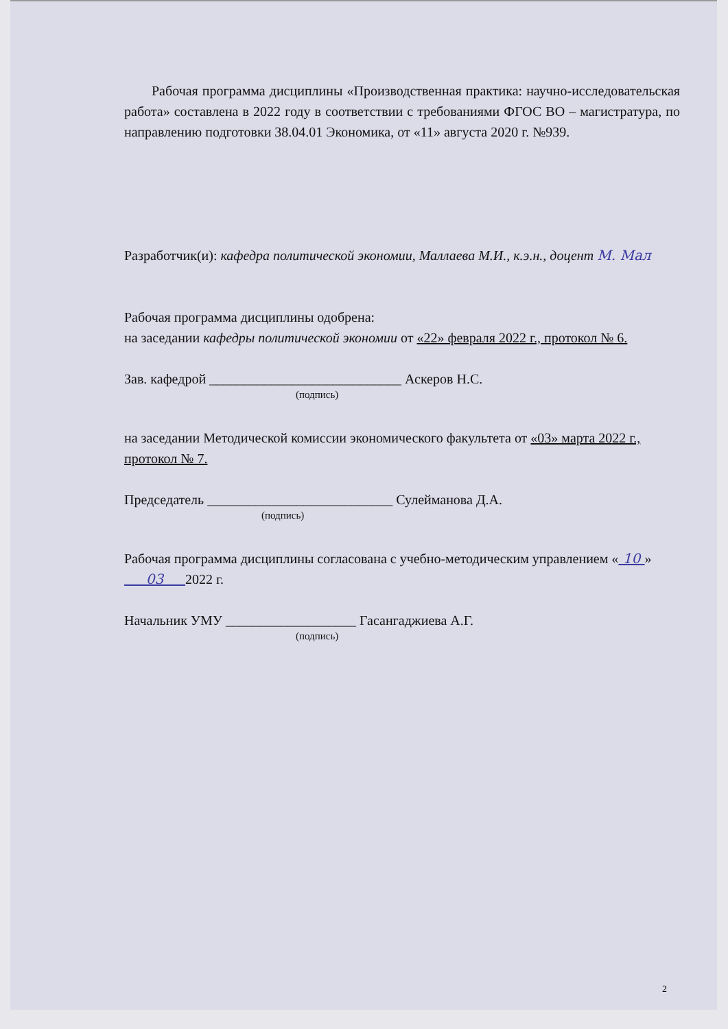Рабочая программа дисциплины «Производственная практика: научно-исследовательская работа» составлена в 2022 году в соответствии с требованиями ФГОС ВО – магистратура, по направлению подготовки 38.04.01 Экономика, от «11» августа 2020 г. №939.
Разработчик(и): кафедра политической экономии, Маллаева М.И., к.э.н., доцент М. Мал
Рабочая программа дисциплины одобрена:
на заседании кафедры политической экономии от «22» февраля 2022 г., протокол № 6.
Зав. кафедрой ____________________________ Аскеров Н.С.
(подпись)
на заседании Методической комиссии экономического факультета от «03» марта 2022 г., протокол № 7.
Председатель ___________________________ Сулейманова Д.А.
(подпись)
Рабочая программа дисциплины согласована с учебно-методическим управлением « 10 » 03 2022 г.
Начальник УМУ ___________________ Гасангаджиева А.Г.
(подпись)
2